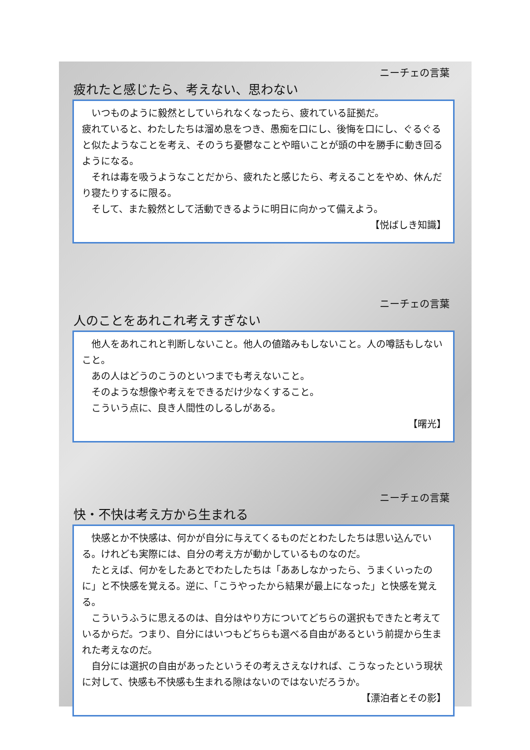ニーチェの言葉
疲れたと感じたら、考えない、思わない
いつものように毅然としていられなくなったら、疲れている証拠だ。
疲れていると、わたしたちは溜め息をつき、愚痴を口にし、後悔を口にし、ぐるぐると似たようなことを考え、そのうち憂鬱なことや暗いことが頭の中を勝手に動き回るようになる。
それは毒を吸うようなことだから、疲れたと感じたら、考えることをやめ、休んだり寝たりするに限る。
そして、また毅然として活動できるように明日に向かって備えよう。
【悦ばしき知識】
ニーチェの言葉
人のことをあれこれ考えすぎない
他人をあれこれと判断しないこと。他人の値踏みもしないこと。人の噂話もしないこと。
あの人はどうのこうのといつまでも考えないこと。
そのような想像や考えをできるだけ少なくすること。
こういう点に、良き人間性のしるしがある。
【曙光】
ニーチェの言葉
快・不快は考え方から生まれる
快感とか不快感は、何かが自分に与えてくるものだとわたしたちは思い込んでいる。けれども実際には、自分の考え方が動かしているものなのだ。
たとえば、何かをしたあとでわたしたちは「ああしなかったら、うまくいったのに」と不快感を覚える。逆に、「こうやったから結果が最上になった」と快感を覚える。
こういうふうに思えるのは、自分はやり方についてどちらの選択もできたと考えているからだ。つまり、自分にはいつもどちらも選べる自由があるという前提から生まれた考えなのだ。
自分には選択の自由があったというその考えさえなければ、こうなったという現状に対して、快感も不快感も生まれる隙はないのではないだろうか。
【漂泊者とその影】